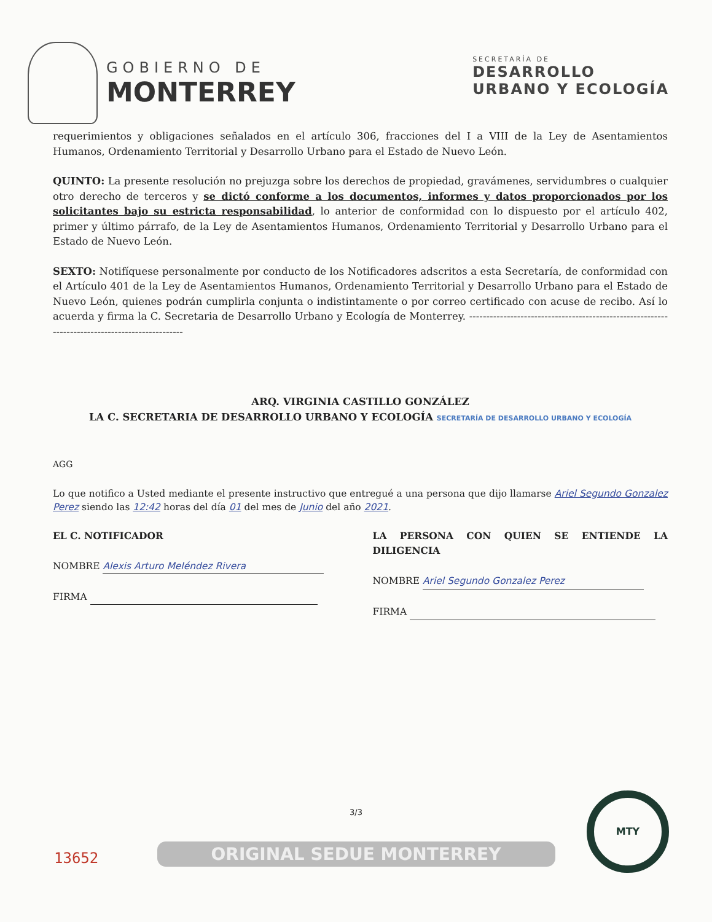GOBIERNO DE
MONTERREY
SECRETARÍA DE
DESARROLLO
URBANO Y ECOLOGÍA
requerimientos y obligaciones señalados en el artículo 306, fracciones del I a VIII de la Ley de Asentamientos Humanos, Ordenamiento Territorial y Desarrollo Urbano para el Estado de Nuevo León.
QUINTO: La presente resolución no prejuzga sobre los derechos de propiedad, gravámenes, servidumbres o cualquier otro derecho de terceros y se dictó conforme a los documentos, informes y datos proporcionados por los solicitantes bajo su estricta responsabilidad, lo anterior de conformidad con lo dispuesto por el artículo 402, primer y último párrafo, de la Ley de Asentamientos Humanos, Ordenamiento Territorial y Desarrollo Urbano para el Estado de Nuevo León.
SEXTO: Notifíquese personalmente por conducto de los Notificadores adscritos a esta Secretaría, de conformidad con el Artículo 401 de la Ley de Asentamientos Humanos, Ordenamiento Territorial y Desarrollo Urbano para el Estado de Nuevo León, quienes podrán cumplirla conjunta o indistintamente o por correo certificado con acuse de recibo. Así lo acuerda y firma la C. Secretaria de Desarrollo Urbano y Ecología de Monterrey. ------------------------------------------------------------------------------------------------
ARQ. VIRGINIA CASTILLO GONZÁLEZ
LA C. SECRETARIA DE DESARROLLO URBANO Y ECOLOGÍA SECRETARÍA DE DESARROLLO URBANO Y ECOLOGÍA
AGG
Lo que notifico a Usted mediante el presente instructivo que entregué a una persona que dijo llamarse Ariel Segundo Gonzalez Perez siendo las 12:42 horas del día 01 del mes de Junio del año 2021.
EL C. NOTIFICADOR
NOMBRE Alexis Arturo Meléndez Rivera
FIRMA
LA PERSONA CON QUIEN SE ENTIENDE LA DILIGENCIA
NOMBRE Ariel Segundo Gonzalez Perez
FIRMA
3/3
13652
ORIGINAL SEDUE MONTERREY
MTY